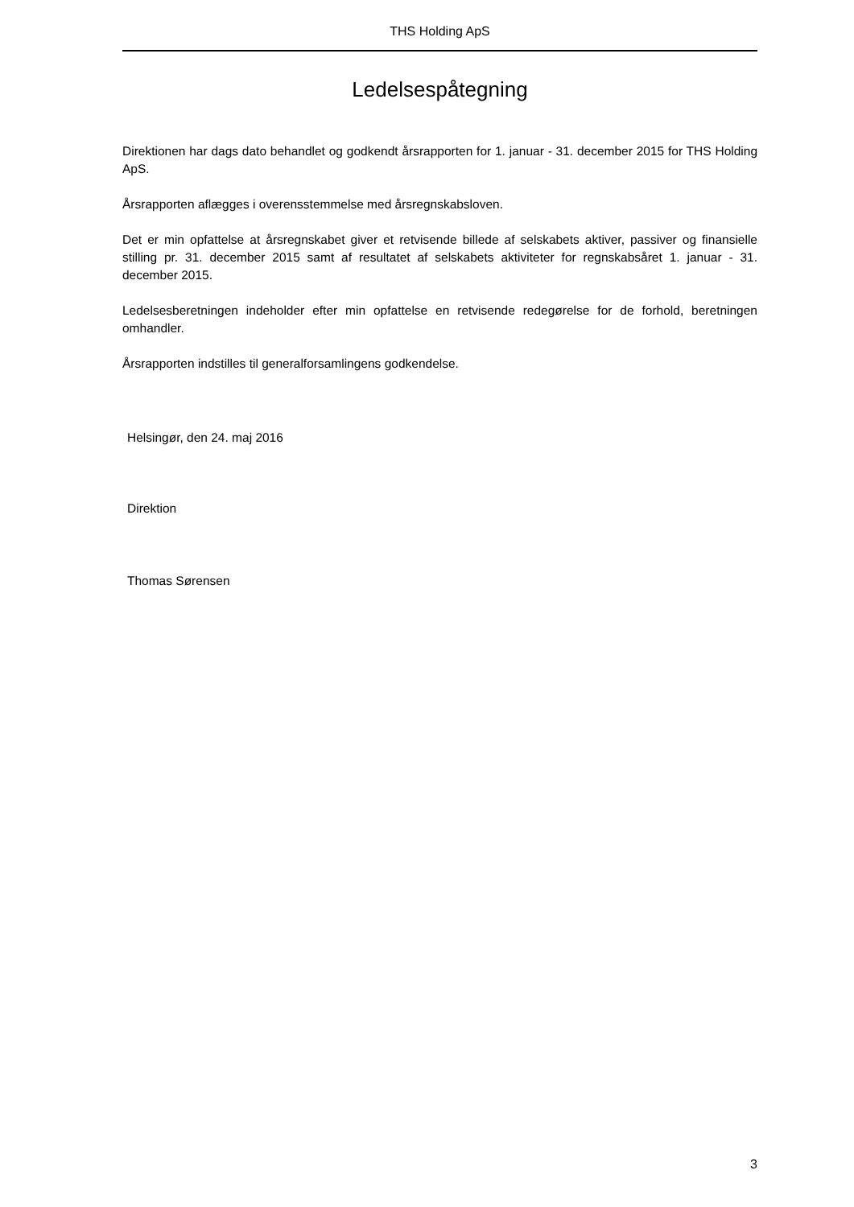THS Holding ApS
Ledelsespåtegning
Direktionen har dags dato behandlet og godkendt årsrapporten for 1. januar - 31. december 2015 for THS Holding ApS.
Årsrapporten aflægges i overensstemmelse med årsregnskabsloven.
Det er min opfattelse at årsregnskabet giver et retvisende billede af selskabets aktiver, passiver og finansielle stilling pr. 31. december 2015 samt af resultatet af selskabets aktiviteter for regnskabsåret 1. januar - 31. december 2015.
Ledelsesberetningen indeholder efter min opfattelse en retvisende redegørelse for de forhold, beretningen omhandler.
Årsrapporten indstilles til generalforsamlingens godkendelse.
Helsingør, den 24. maj 2016
Direktion
Thomas Sørensen
3